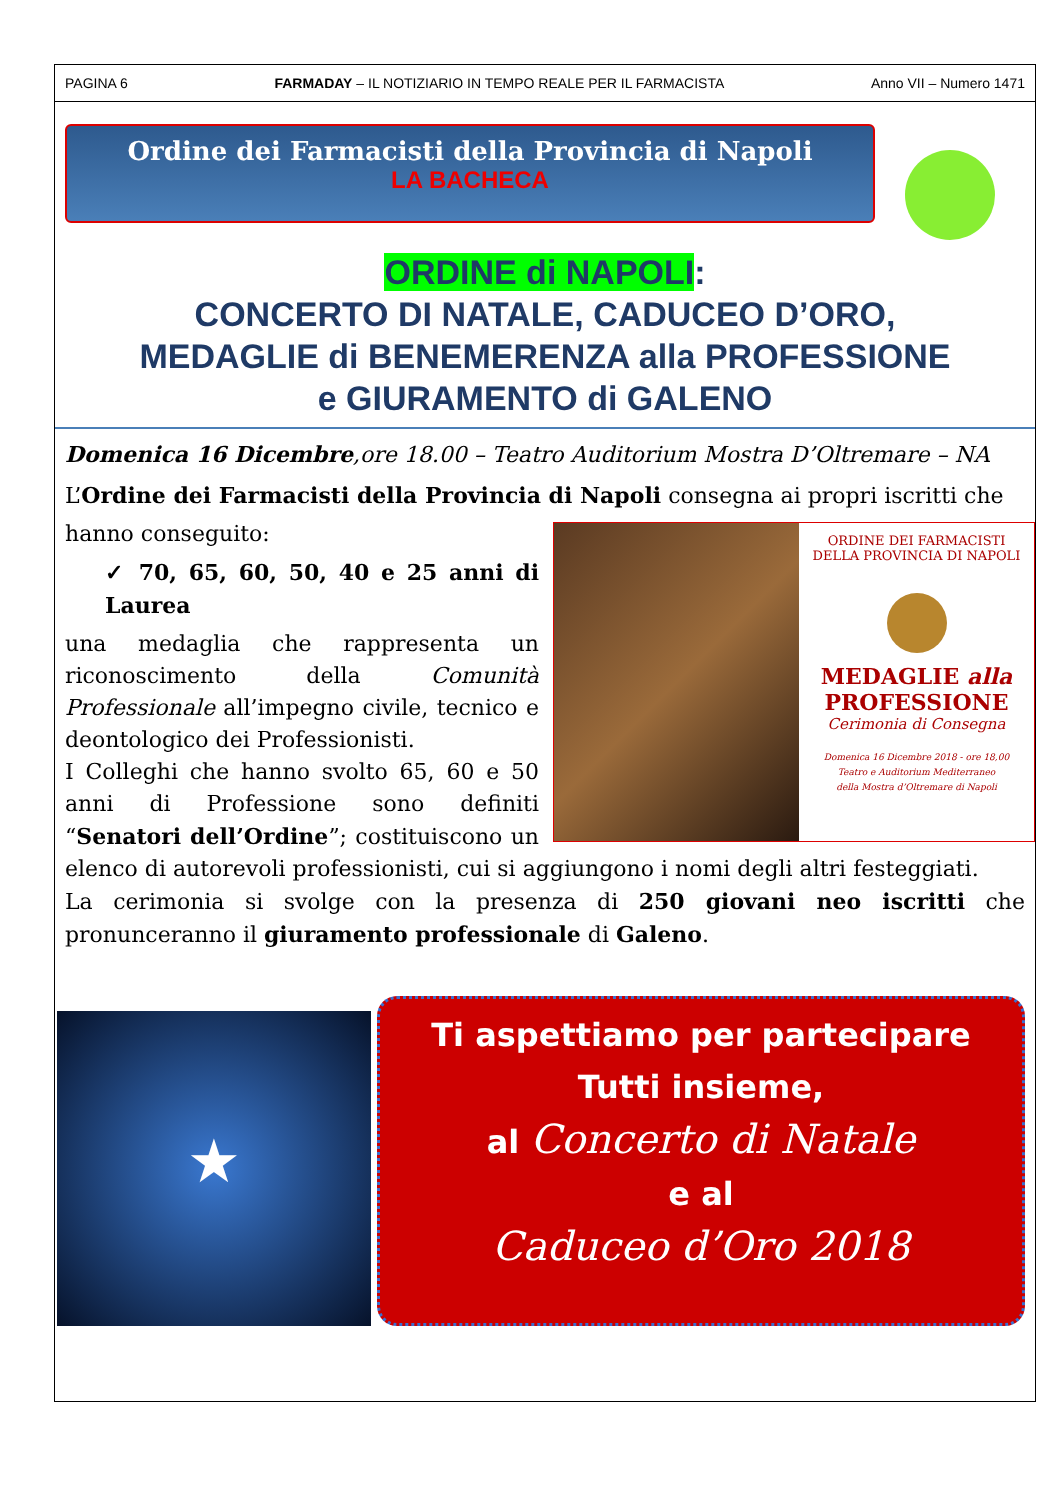PAGINA 6 FARMADAY – IL NOTIZIARIO IN TEMPO REALE PER IL FARMACISTA Anno VII – Numero 1471
Ordine dei Farmacisti della Provincia di Napoli
LA BACHECA
ORDINE di NAPOLI:
CONCERTO DI NATALE, CADUCEO D’ORO,
MEDAGLIE di BENEMERENZA alla PROFESSIONE
e GIURAMENTO di GALENO
Domenica 16 Dicembre,ore 18.00 – Teatro Auditorium Mostra D’Oltremare – NA
L’Ordine dei Farmacisti della Provincia di Napoli consegna ai propri iscritti che
ORDINE DEI FARMACISTI DELLA PROVINCIA DI NAPOLI
MEDAGLIE alla
PROFESSIONE
Cerimonia di Consegna
Domenica 16 Dicembre 2018 - ore 18,00
Teatro e Auditorium Mediterraneo
della Mostra d’Oltremare di Napoli
hanno conseguito:
✓ 70, 65, 60, 50, 40 e 25 anni di Laurea
una medaglia che rappresenta un riconoscimento della Comunità Professionale all’impegno civile, tecnico e deontologico dei Professionisti.
I Colleghi che hanno svolto 65, 60 e 50 anni di Professione sono definiti “Senatori dell’Ordine”; costituiscono un elenco di autorevoli professionisti, cui si aggiungono i nomi degli altri festeggiati.
La cerimonia si svolge con la presenza di 250 giovani neo iscritti che pronunceranno il giuramento professionale di Galeno.
★
Ti aspettiamo per partecipare
Tutti insieme,
al Concerto di Natale
e al
Caduceo d’Oro 2018